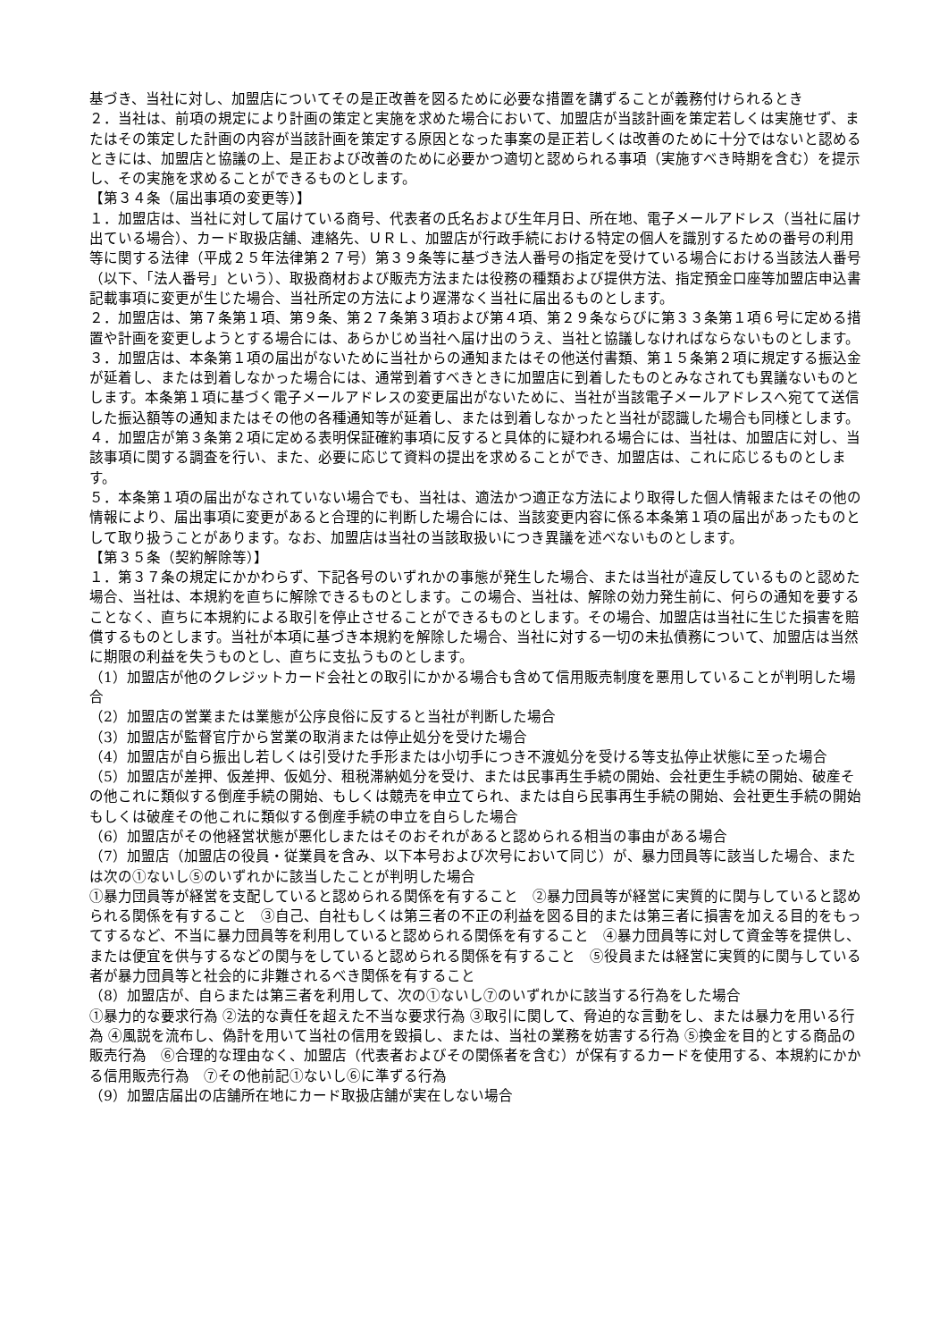基づき、当社に対し、加盟店についてその是正改善を図るために必要な措置を講ずることが義務付けられるとき
２．当社は、前項の規定により計画の策定と実施を求めた場合において、加盟店が当該計画を策定若しくは実施せず、またはその策定した計画の内容が当該計画を策定する原因となった事案の是正若しくは改善のために十分ではないと認めるときには、加盟店と協議の上、是正および改善のために必要かつ適切と認められる事項（実施すべき時期を含む）を提示し、その実施を求めることができるものとします。
【第３４条（届出事項の変更等）】
１．加盟店は、当社に対して届けている商号、代表者の氏名および生年月日、所在地、電子メールアドレス（当社に届け出ている場合）、カード取扱店舗、連絡先、ＵＲＬ、加盟店が行政手続における特定の個人を識別するための番号の利用等に関する法律（平成２５年法律第２７号）第３９条等に基づき法人番号の指定を受けている場合における当該法人番号（以下、「法人番号」という）、取扱商材および販売方法または役務の種類および提供方法、指定預金口座等加盟店申込書記載事項に変更が生じた場合、当社所定の方法により遅滞なく当社に届出るものとします。
２．加盟店は、第７条第１項、第９条、第２７条第３項および第４項、第２９条ならびに第３３条第１項６号に定める措置や計画を変更しようとする場合には、あらかじめ当社へ届け出のうえ、当社と協議しなければならないものとします。
３．加盟店は、本条第１項の届出がないために当社からの通知またはその他送付書類、第１５条第２項に規定する振込金が延着し、または到着しなかった場合には、通常到着すべきときに加盟店に到着したものとみなされても異議ないものとします。本条第１項に基づく電子メールアドレスの変更届出がないために、当社が当該電子メールアドレスへ宛てて送信した振込額等の通知またはその他の各種通知等が延着し、または到着しなかったと当社が認識した場合も同様とします。
４．加盟店が第３条第２項に定める表明保証確約事項に反すると具体的に疑われる場合には、当社は、加盟店に対し、当該事項に関する調査を行い、また、必要に応じて資料の提出を求めることができ、加盟店は、これに応じるものとします。
５．本条第１項の届出がなされていない場合でも、当社は、適法かつ適正な方法により取得した個人情報またはその他の情報により、届出事項に変更があると合理的に判断した場合には、当該変更内容に係る本条第１項の届出があったものとして取り扱うことがあります。なお、加盟店は当社の当該取扱いにつき異議を述べないものとします。
【第３５条（契約解除等）】
１．第３７条の規定にかかわらず、下記各号のいずれかの事態が発生した場合、または当社が違反しているものと認めた場合、当社は、本規約を直ちに解除できるものとします。この場合、当社は、解除の効力発生前に、何らの通知を要することなく、直ちに本規約による取引を停止させることができるものとします。その場合、加盟店は当社に生じた損害を賠償するものとします。当社が本項に基づき本規約を解除した場合、当社に対する一切の未払債務について、加盟店は当然に期限の利益を失うものとし、直ちに支払うものとします。
（1）加盟店が他のクレジットカード会社との取引にかかる場合も含めて信用販売制度を悪用していることが判明した場合
（2）加盟店の営業または業態が公序良俗に反すると当社が判断した場合
（3）加盟店が監督官庁から営業の取消または停止処分を受けた場合
（4）加盟店が自ら振出し若しくは引受けた手形または小切手につき不渡処分を受ける等支払停止状態に至った場合
（5）加盟店が差押、仮差押、仮処分、租税滞納処分を受け、または民事再生手続の開始、会社更生手続の開始、破産その他これに類似する倒産手続の開始、もしくは競売を申立てられ、または自ら民事再生手続の開始、会社更生手続の開始もしくは破産その他これに類似する倒産手続の申立を自らした場合
（6）加盟店がその他経営状態が悪化しまたはそのおそれがあると認められる相当の事由がある場合
（7）加盟店（加盟店の役員・従業員を含み、以下本号および次号において同じ）が、暴力団員等に該当した場合、または次の①ないし⑤のいずれかに該当したことが判明した場合
①暴力団員等が経営を支配していると認められる関係を有すること　②暴力団員等が経営に実質的に関与していると認められる関係を有すること　③自己、自社もしくは第三者の不正の利益を図る目的または第三者に損害を加える目的をもってするなど、不当に暴力団員等を利用していると認められる関係を有すること　④暴力団員等に対して資金等を提供し、または便宜を供与するなどの関与をしていると認められる関係を有すること　⑤役員または経営に実質的に関与している者が暴力団員等と社会的に非難されるべき関係を有すること
（8）加盟店が、自らまたは第三者を利用して、次の①ないし⑦のいずれかに該当する行為をした場合
①暴力的な要求行為 ②法的な責任を超えた不当な要求行為 ③取引に関して、脅迫的な言動をし、または暴力を用いる行為 ④風説を流布し、偽計を用いて当社の信用を毀損し、または、当社の業務を妨害する行為 ⑤換金を目的とする商品の販売行為　⑥合理的な理由なく、加盟店（代表者およびその関係者を含む）が保有するカードを使用する、本規約にかかる信用販売行為　⑦その他前記①ないし⑥に準ずる行為
（9）加盟店届出の店舗所在地にカード取扱店舗が実在しない場合